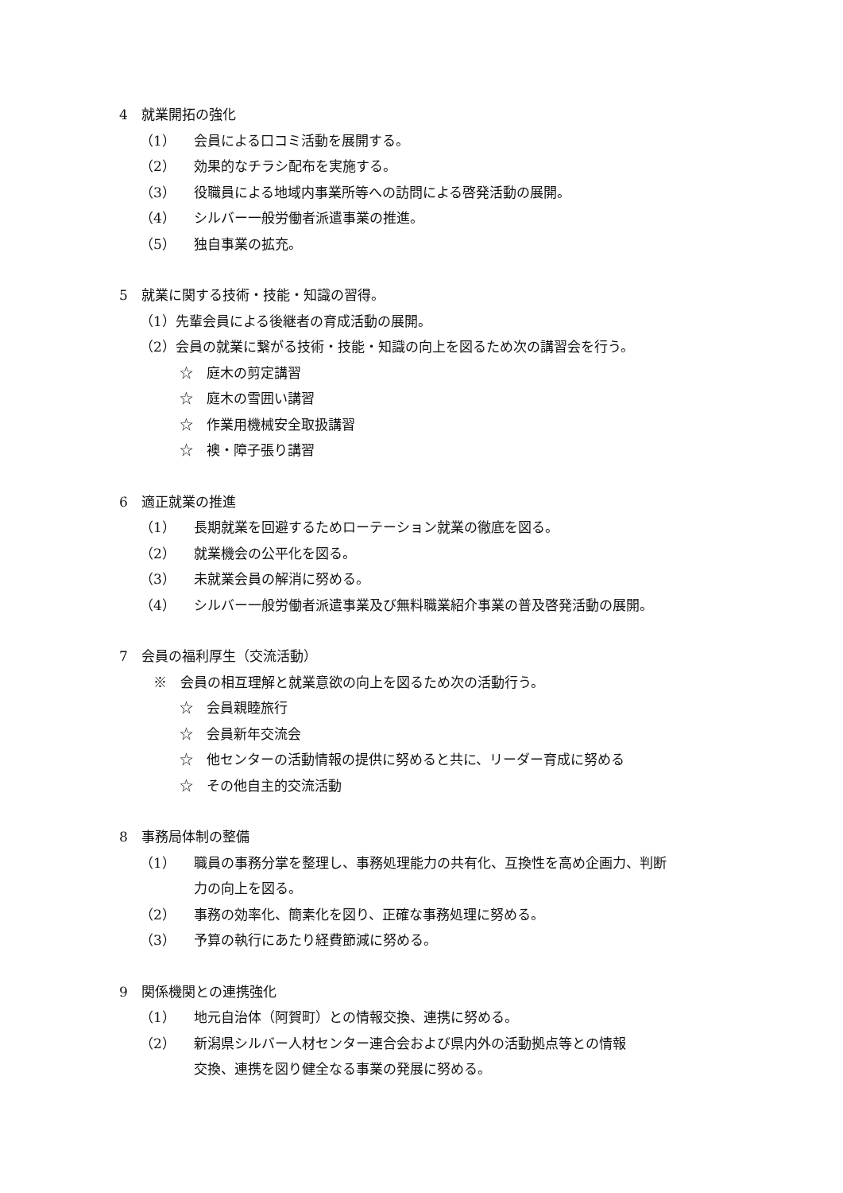4　就業開拓の強化
（1） 会員による口コミ活動を展開する。
（2） 効果的なチラシ配布を実施する。
（3） 役職員による地域内事業所等への訪問による啓発活動の展開。
（4） シルバー一般労働者派遣事業の推進。
（5） 独自事業の拡充。
5　就業に関する技術・技能・知識の習得。
（1）先輩会員による後継者の育成活動の展開。
（2）会員の就業に繋がる技術・技能・知識の向上を図るため次の講習会を行う。
☆　庭木の剪定講習
☆　庭木の雪囲い講習
☆　作業用機械安全取扱講習
☆　襖・障子張り講習
6　適正就業の推進
（1） 長期就業を回避するためローテーション就業の徹底を図る。
（2） 就業機会の公平化を図る。
（3） 未就業会員の解消に努める。
（4） シルバー一般労働者派遣事業及び無料職業紹介事業の普及啓発活動の展開。
7　会員の福利厚生（交流活動）
　※　会員の相互理解と就業意欲の向上を図るため次の活動行う。
☆　会員親睦旅行
☆　会員新年交流会
☆　他センターの活動情報の提供に努めると共に、リーダー育成に努める
☆　その他自主的交流活動
8　事務局体制の整備
（1） 職員の事務分掌を整理し、事務処理能力の共有化、互換性を高め企画力、判断
力の向上を図る。
（2） 事務の効率化、簡素化を図り、正確な事務処理に努める。
（3） 予算の執行にあたり経費節減に努める。
9　関係機関との連携強化
（1） 地元自治体（阿賀町）との情報交換、連携に努める。
（2） 新潟県シルバー人材センター連合会および県内外の活動拠点等との情報
交換、連携を図り健全なる事業の発展に努める。